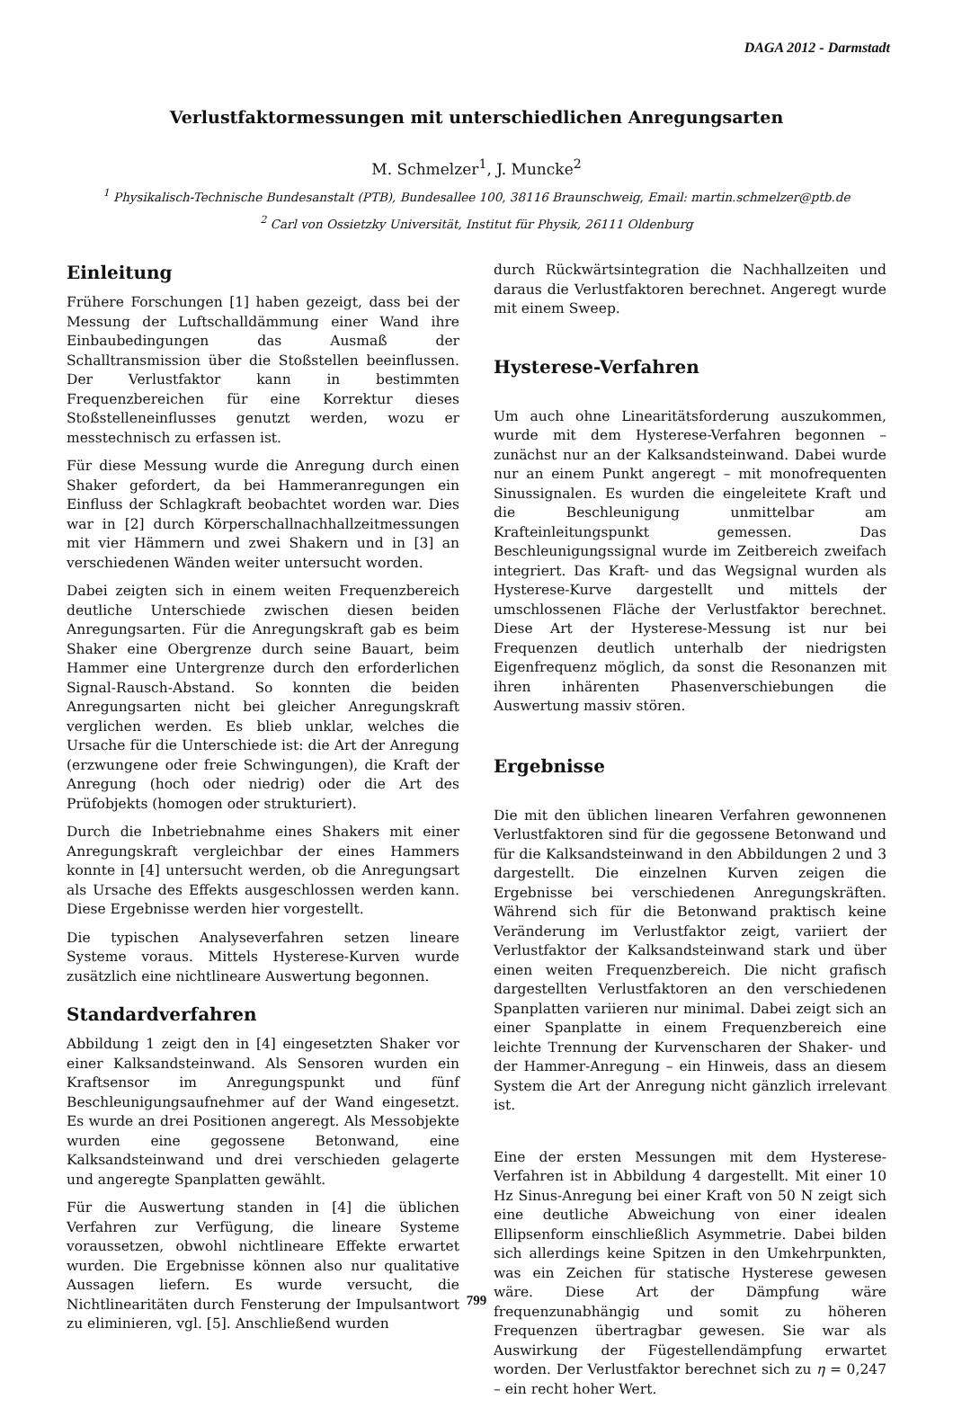DAGA 2012 - Darmstadt
Verlustfaktormessungen mit unterschiedlichen Anregungsarten
M. Schmelzer<sup>1</sup>, J. Muncke<sup>2</sup>
<sup>1</sup> Physikalisch-Technische Bundesanstalt (PTB), Bundesallee 100, 38116 Braunschweig, Email: martin.schmelzer@ptb.de
<sup>2</sup> Carl von Ossietzky Universität, Institut für Physik, 26111 Oldenburg
Einleitung
Frühere Forschungen [1] haben gezeigt, dass bei der Messung der Luftschalldämmung einer Wand ihre Einbaubedingungen das Ausmaß der Schalltransmission über die Stoßstellen beeinflussen. Der Verlustfaktor kann in bestimmten Frequenzbereichen für eine Korrektur dieses Stoßstelleneinflusses genutzt werden, wozu er messtechnisch zu erfassen ist.
Für diese Messung wurde die Anregung durch einen Shaker gefordert, da bei Hammeranregungen ein Einfluss der Schlagkraft beobachtet worden war. Dies war in [2] durch Körperschallnachhallzeitmessungen mit vier Hämmern und zwei Shakern und in [3] an verschiedenen Wänden weiter untersucht worden.
Dabei zeigten sich in einem weiten Frequenzbereich deutliche Unterschiede zwischen diesen beiden Anregungsarten. Für die Anregungskraft gab es beim Shaker eine Obergrenze durch seine Bauart, beim Hammer eine Untergrenze durch den erforderlichen Signal-Rausch-Abstand. So konnten die beiden Anregungsarten nicht bei gleicher Anregungskraft verglichen werden. Es blieb unklar, welches die Ursache für die Unterschiede ist: die Art der Anregung (erzwungene oder freie Schwingungen), die Kraft der Anregung (hoch oder niedrig) oder die Art des Prüfobjekts (homogen oder strukturiert).
Durch die Inbetriebnahme eines Shakers mit einer Anregungskraft vergleichbar der eines Hammers konnte in [4] untersucht werden, ob die Anregungsart als Ursache des Effekts ausgeschlossen werden kann. Diese Ergebnisse werden hier vorgestellt.
Die typischen Analyseverfahren setzen lineare Systeme voraus. Mittels Hysterese-Kurven wurde zusätzlich eine nichtlineare Auswertung begonnen.
Standardverfahren
Abbildung 1 zeigt den in [4] eingesetzten Shaker vor einer Kalksandsteinwand. Als Sensoren wurden ein Kraftsensor im Anregungspunkt und fünf Beschleunigungsaufnehmer auf der Wand eingesetzt. Es wurde an drei Positionen angeregt. Als Messobjekte wurden eine gegossene Betonwand, eine Kalksandsteinwand und drei verschieden gelagerte und angeregte Spanplatten gewählt.
Für die Auswertung standen in [4] die üblichen Verfahren zur Verfügung, die lineare Systeme voraussetzen, obwohl nichtlineare Effekte erwartet wurden. Die Ergebnisse können also nur qualitative Aussagen liefern. Es wurde versucht, die Nichtlinearitäten durch Fensterung der Impulsantwort zu eliminieren, vgl. [5]. Anschließend wurden
durch Rückwärtsintegration die Nachhallzeiten und daraus die Verlustfaktoren berechnet. Angeregt wurde mit einem Sweep.
Hysterese-Verfahren
Um auch ohne Linearitätsforderung auszukommen, wurde mit dem Hysterese-Verfahren begonnen – zunächst nur an der Kalksandsteinwand. Dabei wurde nur an einem Punkt angeregt – mit monofrequenten Sinussignalen. Es wurden die eingeleitete Kraft und die Beschleunigung unmittelbar am Krafteinleitungspunkt gemessen. Das Beschleunigungssignal wurde im Zeitbereich zweifach integriert. Das Kraft- und das Wegsignal wurden als Hysterese-Kurve dargestellt und mittels der umschlossenen Fläche der Verlustfaktor berechnet. Diese Art der Hysterese-Messung ist nur bei Frequenzen deutlich unterhalb der niedrigsten Eigenfrequenz möglich, da sonst die Resonanzen mit ihren inhärenten Phasenverschiebungen die Auswertung massiv stören.
Ergebnisse
Die mit den üblichen linearen Verfahren gewonnenen Verlustfaktoren sind für die gegossene Betonwand und für die Kalksandsteinwand in den Abbildungen 2 und 3 dargestellt. Die einzelnen Kurven zeigen die Ergebnisse bei verschiedenen Anregungskräften. Während sich für die Betonwand praktisch keine Veränderung im Verlustfaktor zeigt, variiert der Verlustfaktor der Kalksandsteinwand stark und über einen weiten Frequenzbereich. Die nicht grafisch dargestellten Verlustfaktoren an den verschiedenen Spanplatten variieren nur minimal. Dabei zeigt sich an einer Spanplatte in einem Frequenzbereich eine leichte Trennung der Kurvenscharen der Shaker- und der Hammer-Anregung – ein Hinweis, dass an diesem System die Art der Anregung nicht gänzlich irrelevant ist.
Eine der ersten Messungen mit dem Hysterese-Verfahren ist in Abbildung 4 dargestellt. Mit einer 10 Hz Sinus-Anregung bei einer Kraft von 50 N zeigt sich eine deutliche Abweichung von einer idealen Ellipsenform einschließlich Asymmetrie. Dabei bilden sich allerdings keine Spitzen in den Umkehrpunkten, was ein Zeichen für statische Hysterese gewesen wäre. Diese Art der Dämpfung wäre frequenzunabhängig und somit zu höheren Frequenzen übertragbar gewesen. Sie war als Auswirkung der Fügestellendämpfung erwartet worden. Der Verlustfaktor berechnet sich zu η = 0,247 – ein recht hoher Wert.
799